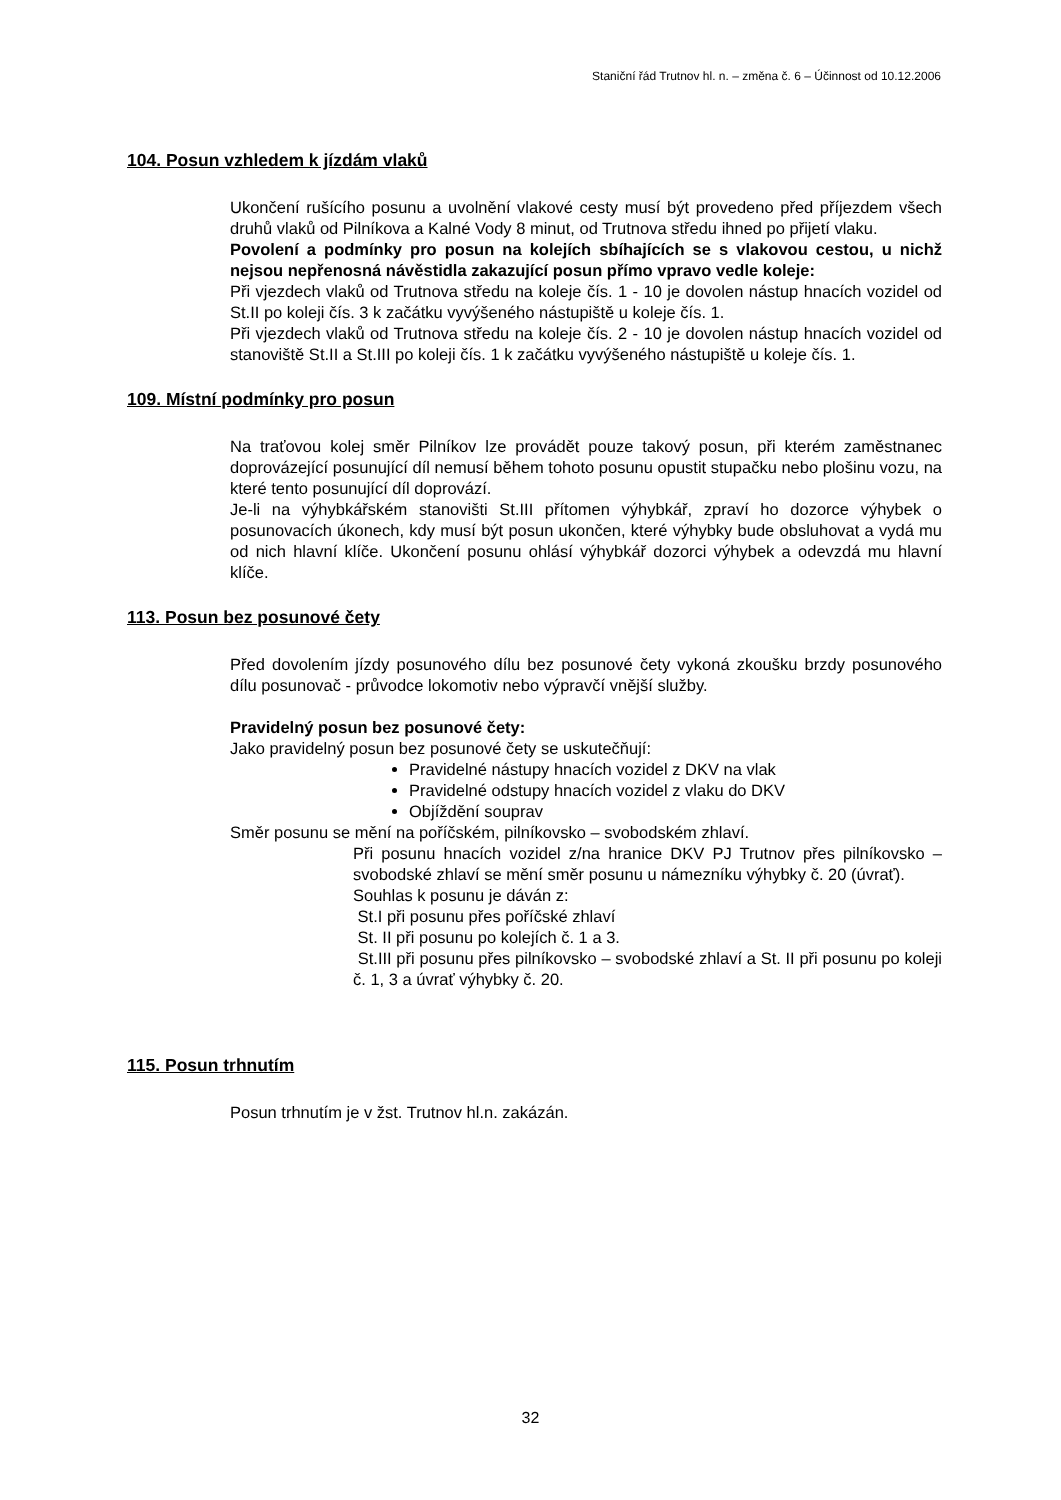Staniční řád Trutnov hl. n. – změna č. 6 – Účinnost od 10.12.2006
104. Posun vzhledem k jízdám vlaků
Ukončení rušícího posunu a uvolnění vlakové cesty musí být provedeno před příjezdem všech druhů vlaků od Pilníkova a Kalné Vody 8 minut, od Trutnova středu ihned po přijetí vlaku.
Povolení a podmínky pro posun na kolejích sbíhajících se s vlakovou cestou, u nichž nejsou nepřenosná návěstidla zakazující posun přímo vpravo vedle koleje:
Při vjezdech vlaků od Trutnova středu na koleje čís. 1 - 10 je dovolen nástup hnacích vozidel od St.II po koleji čís. 3 k začátku vyvýšeného nástupiště u koleje čís. 1.
Při vjezdech vlaků od Trutnova středu na koleje čís. 2 - 10 je dovolen nástup hnacích vozidel od stanoviště St.II a St.III po koleji čís. 1 k začátku vyvýšeného nástupiště u koleje čís. 1.
109. Místní podmínky pro posun
Na traťovou kolej směr Pilníkov lze provádět pouze takový posun, při kterém zaměstnanec doprovázející posunující díl nemusí během tohoto posunu opustit stupačku nebo plošinu vozu, na které tento posunující díl doprovází.
Je-li na výhybkářském stanovišti St.III přítomen výhybkář, zpraví ho dozorce výhybek o posunovacích úkonech, kdy musí být posun ukončen, které výhybky bude obsluhovat a vydá mu od nich hlavní klíče. Ukončení posunu ohlásí výhybkář dozorci výhybek a odevzdá mu hlavní klíče.
113. Posun bez posunové čety
Před dovolením jízdy posunového dílu bez posunové čety vykoná zkoušku brzdy posunového dílu posunovač - průvodce lokomotiv nebo výpravčí vnější služby.
Pravidelný posun bez posunové čety:
Jako pravidelný posun bez posunové čety se uskutečňují:
Pravidelné nástupy hnacích vozidel z DKV na vlak
Pravidelné odstupy hnacích vozidel z vlaku do DKV
Objíždění souprav
Směr posunu se mění na poříčském, pilníkovsko – svobodském zhlaví.
Při posunu hnacích vozidel z/na hranice DKV PJ Trutnov přes pilníkovsko – svobodské zhlaví se mění směr posunu u námezníku výhybky č. 20 (úvrať).
Souhlas k posunu je dáván z:
St.I při posunu přes poříčské zhlaví
St. II při posunu po kolejích č. 1 a 3.
St.III při posunu přes pilníkovsko – svobodské zhlaví a St. II při posunu po koleji č. 1, 3 a úvrať výhybky č. 20.
115. Posun trhnutím
Posun trhnutím je v žst. Trutnov hl.n. zakázán.
32